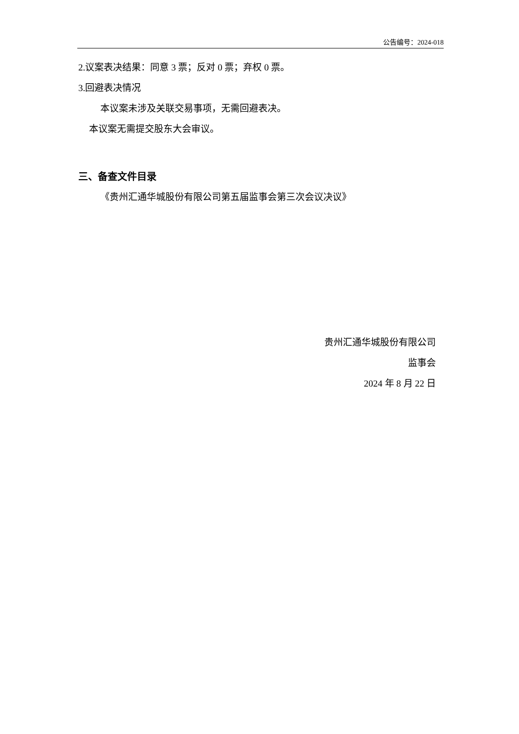公告编号：2024-018
2.议案表决结果：同意 3 票；反对 0 票；弃权 0 票。
3.回避表决情况
本议案未涉及关联交易事项，无需回避表决。
本议案无需提交股东大会审议。
三、备查文件目录
《贵州汇通华城股份有限公司第五届监事会第三次会议决议》
贵州汇通华城股份有限公司
监事会
2024 年 8 月 22 日